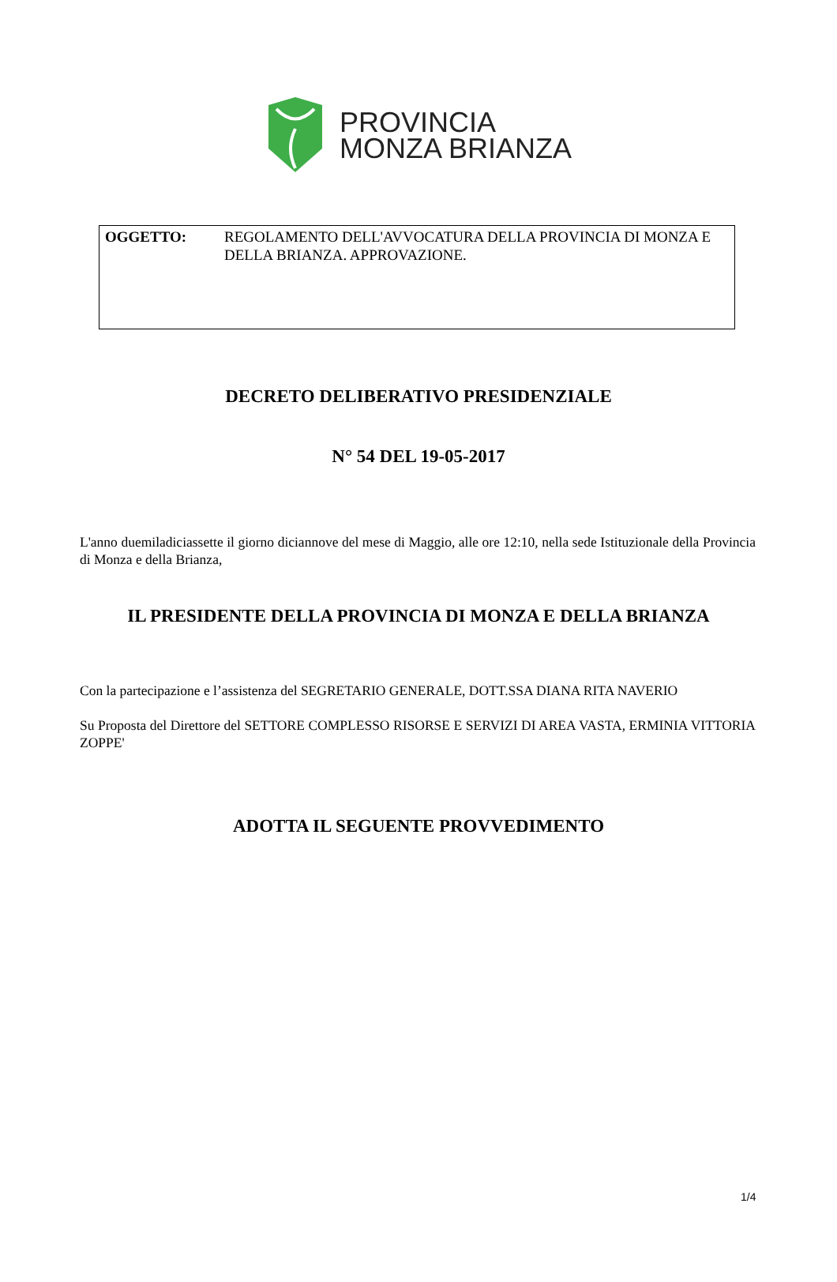PROVINCIA
MONZA BRIANZA
OGGETTO: REGOLAMENTO DELL'AVVOCATURA DELLA PROVINCIA DI MONZA E DELLA BRIANZA. APPROVAZIONE.
DECRETO DELIBERATIVO PRESIDENZIALE
N° 54 DEL 19-05-2017
L'anno duemiladiciassette il giorno diciannove del mese di Maggio, alle ore 12:10, nella sede Istituzionale della Provincia di Monza e della Brianza,
IL PRESIDENTE DELLA PROVINCIA DI MONZA E DELLA BRIANZA
Con la partecipazione e l’assistenza del SEGRETARIO GENERALE, DOTT.SSA DIANA RITA NAVERIO
Su Proposta del Direttore del SETTORE COMPLESSO RISORSE E SERVIZI DI AREA VASTA, ERMINIA VITTORIA ZOPPE'
ADOTTA IL SEGUENTE PROVVEDIMENTO
1/4